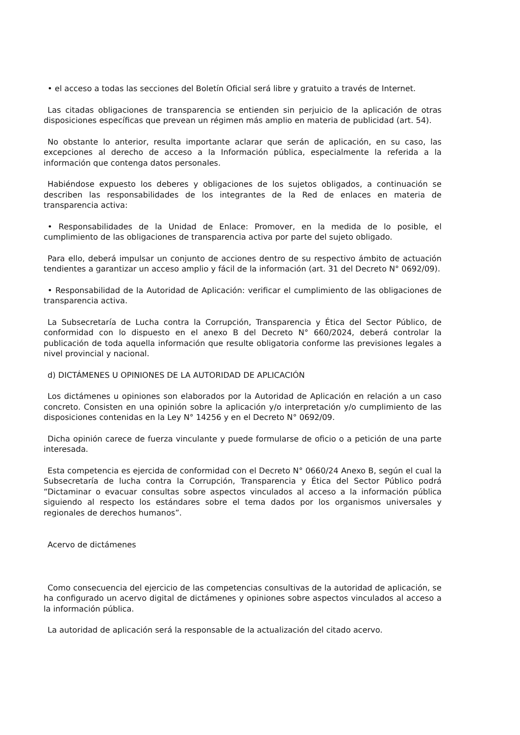• el acceso a todas las secciones del Boletín Oficial será libre y gratuito a través de Internet.
Las citadas obligaciones de transparencia se entienden sin perjuicio de la aplicación de otras disposiciones específicas que prevean un régimen más amplio en materia de publicidad (art. 54).
No obstante lo anterior, resulta importante aclarar que serán de aplicación, en su caso, las excepciones al derecho de acceso a la Información pública, especialmente la referida a la información que contenga datos personales.
Habiéndose expuesto los deberes y obligaciones de los sujetos obligados, a continuación se describen las responsabilidades de los integrantes de la Red de enlaces en materia de transparencia activa:
• Responsabilidades de la Unidad de Enlace: Promover, en la medida de lo posible, el cumplimiento de las obligaciones de transparencia activa por parte del sujeto obligado.
Para ello, deberá impulsar un conjunto de acciones dentro de su respectivo ámbito de actuación tendientes a garantizar un acceso amplio y fácil de la información (art. 31 del Decreto N° 0692/09).
• Responsabilidad de la Autoridad de Aplicación: verificar el cumplimiento de las obligaciones de transparencia activa.
La Subsecretaría de Lucha contra la Corrupción, Transparencia y Ética del Sector Público, de conformidad con lo dispuesto en el anexo B del Decreto N° 660/2024, deberá controlar la publicación de toda aquella información que resulte obligatoria conforme las previsiones legales a nivel provincial y nacional.
d) DICTÁMENES U OPINIONES DE LA AUTORIDAD DE APLICACIÓN
Los dictámenes u opiniones son elaborados por la Autoridad de Aplicación en relación a un caso concreto. Consisten en una opinión sobre la aplicación y/o interpretación y/o cumplimiento de las disposiciones contenidas en la Ley N° 14256 y en el Decreto N° 0692/09.
Dicha opinión carece de fuerza vinculante y puede formularse de oficio o a petición de una parte interesada.
Esta competencia es ejercida de conformidad con el Decreto N° 0660/24 Anexo B, según el cual la Subsecretaría de lucha contra la Corrupción, Transparencia y Ética del Sector Público podrá “Dictaminar o evacuar consultas sobre aspectos vinculados al acceso a la información pública siguiendo al respecto los estándares sobre el tema dados por los organismos universales y regionales de derechos humanos”.
Acervo de dictámenes
Como consecuencia del ejercicio de las competencias consultivas de la autoridad de aplicación, se ha configurado un acervo digital de dictámenes y opiniones sobre aspectos vinculados al acceso a la información pública.
La autoridad de aplicación será la responsable de la actualización del citado acervo.